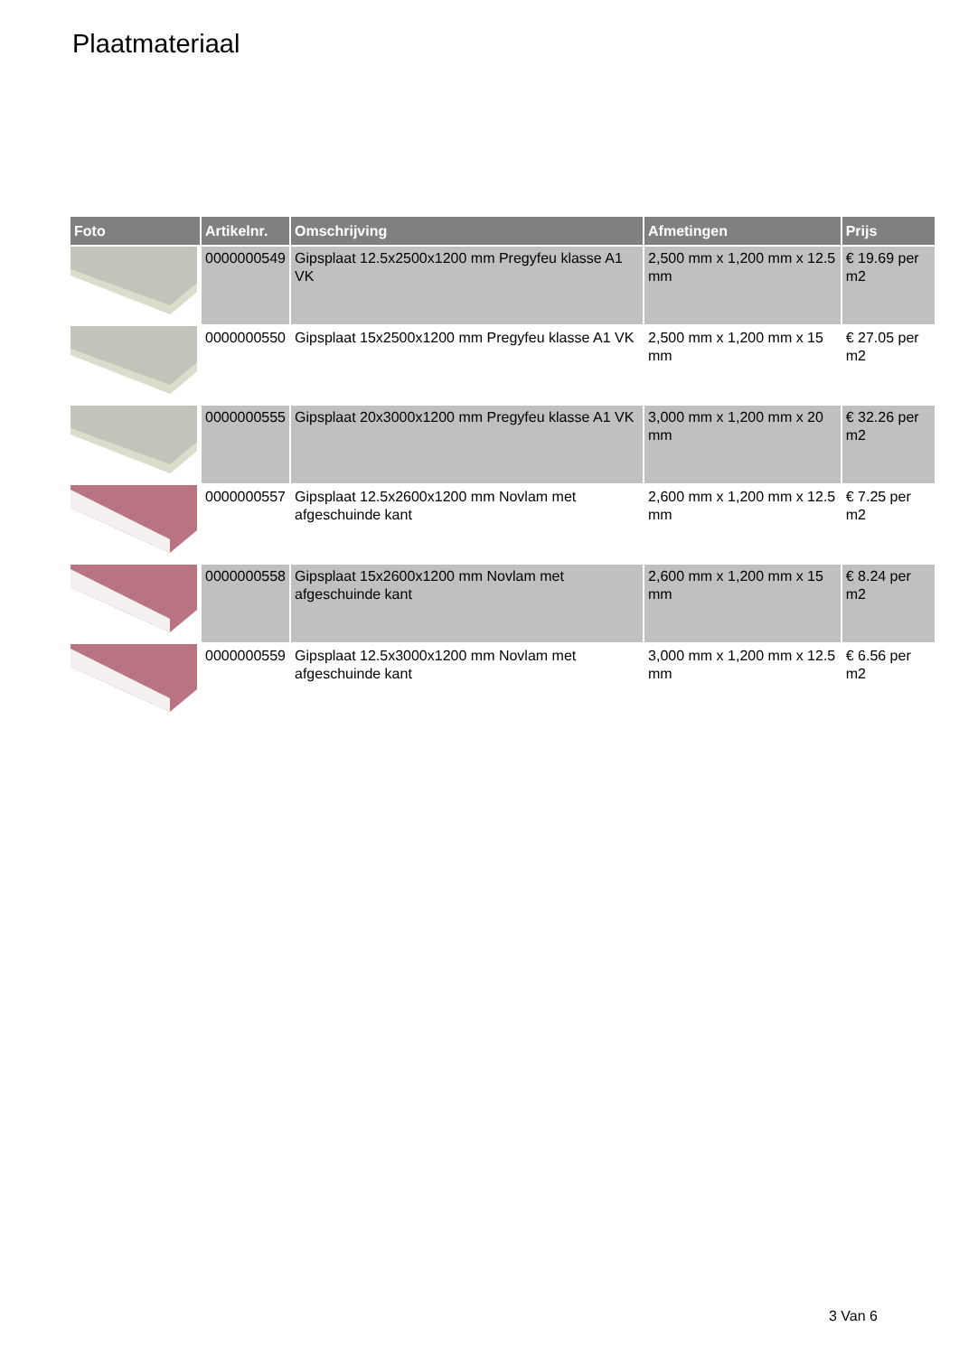Plaatmateriaal
| Foto | Artikelnr. | Omschrijving | Afmetingen | Prijs |
| --- | --- | --- | --- | --- |
| | 0000000549 | Gipsplaat 12.5x2500x1200 mm Pregyfeu klasse A1 VK | 2,500 mm x 1,200 mm x 12.5 mm | € 19.69 per m2 |
| | 0000000550 | Gipsplaat 15x2500x1200 mm Pregyfeu klasse A1 VK | 2,500 mm x 1,200 mm x 15 mm | € 27.05 per m2 |
| | 0000000555 | Gipsplaat 20x3000x1200 mm Pregyfeu klasse A1 VK | 3,000 mm x 1,200 mm x 20 mm | € 32.26 per m2 |
| | 0000000557 | Gipsplaat 12.5x2600x1200 mm Novlam met afgeschuinde kant | 2,600 mm x 1,200 mm x 12.5 mm | € 7.25 per m2 |
| | 0000000558 | Gipsplaat 15x2600x1200 mm Novlam met afgeschuinde kant | 2,600 mm x 1,200 mm x 15 mm | € 8.24 per m2 |
| | 0000000559 | Gipsplaat 12.5x3000x1200 mm Novlam met afgeschuinde kant | 3,000 mm x 1,200 mm x 12.5 mm | € 6.56 per m2 |
3 Van 6